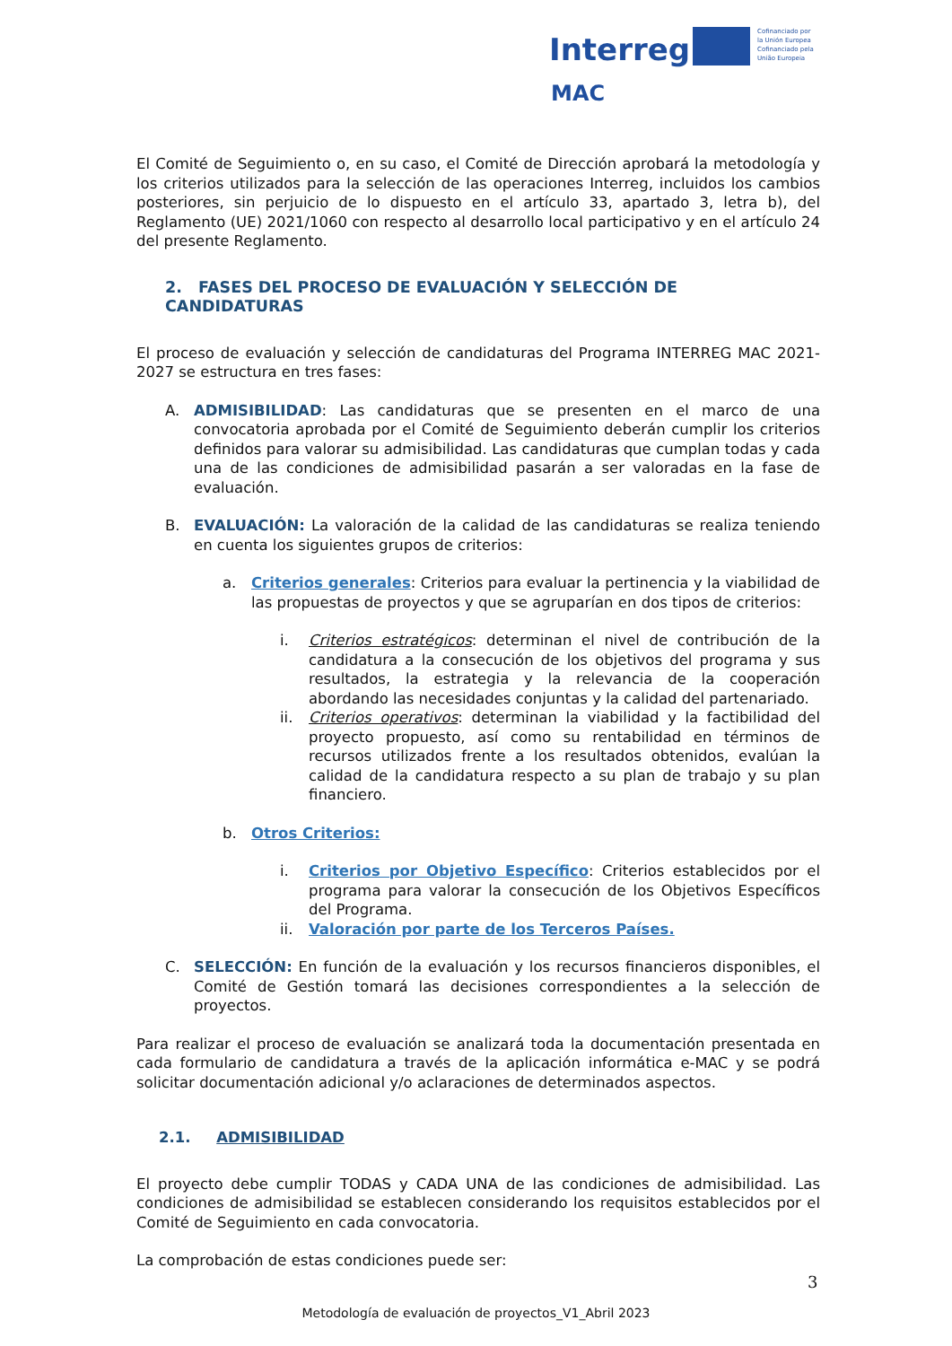Interreg
Cofinanciado por
la Unión Europea
Cofinanciado pela
União Europeia
MAC
El Comité de Seguimiento o, en su caso, el Comité de Dirección aprobará la metodología y los criterios utilizados para la selección de las operaciones Interreg, incluidos los cambios posteriores, sin perjuicio de lo dispuesto en el artículo 33, apartado 3, letra b), del Reglamento (UE) 2021/1060 con respecto al desarrollo local participativo y en el artículo 24 del presente Reglamento.
2. FASES DEL PROCESO DE EVALUACIÓN Y SELECCIÓN DE CANDIDATURAS
El proceso de evaluación y selección de candidaturas del Programa INTERREG MAC 2021-2027 se estructura en tres fases:
A. ADMISIBILIDAD: Las candidaturas que se presenten en el marco de una convocatoria aprobada por el Comité de Seguimiento deberán cumplir los criterios definidos para valorar su admisibilidad. Las candidaturas que cumplan todas y cada una de las condiciones de admisibilidad pasarán a ser valoradas en la fase de evaluación.
B. EVALUACIÓN: La valoración de la calidad de las candidaturas se realiza teniendo en cuenta los siguientes grupos de criterios:
a. Criterios generales: Criterios para evaluar la pertinencia y la viabilidad de las propuestas de proyectos y que se agruparían en dos tipos de criterios:
i. Criterios estratégicos: determinan el nivel de contribución de la candidatura a la consecución de los objetivos del programa y sus resultados, la estrategia y la relevancia de la cooperación abordando las necesidades conjuntas y la calidad del partenariado.
ii. Criterios operativos: determinan la viabilidad y la factibilidad del proyecto propuesto, así como su rentabilidad en términos de recursos utilizados frente a los resultados obtenidos, evalúan la calidad de la candidatura respecto a su plan de trabajo y su plan financiero.
b. Otros Criterios:
i. Criterios por Objetivo Específico: Criterios establecidos por el programa para valorar la consecución de los Objetivos Específicos del Programa.
ii. Valoración por parte de los Terceros Países.
C. SELECCIÓN: En función de la evaluación y los recursos financieros disponibles, el Comité de Gestión tomará las decisiones correspondientes a la selección de proyectos.
Para realizar el proceso de evaluación se analizará toda la documentación presentada en cada formulario de candidatura a través de la aplicación informática e-MAC y se podrá solicitar documentación adicional y/o aclaraciones de determinados aspectos.
2.1. ADMISIBILIDAD
El proyecto debe cumplir TODAS y CADA UNA de las condiciones de admisibilidad. Las condiciones de admisibilidad se establecen considerando los requisitos establecidos por el Comité de Seguimiento en cada convocatoria.
La comprobación de estas condiciones puede ser:
3
Metodología de evaluación de proyectos_V1_Abril 2023